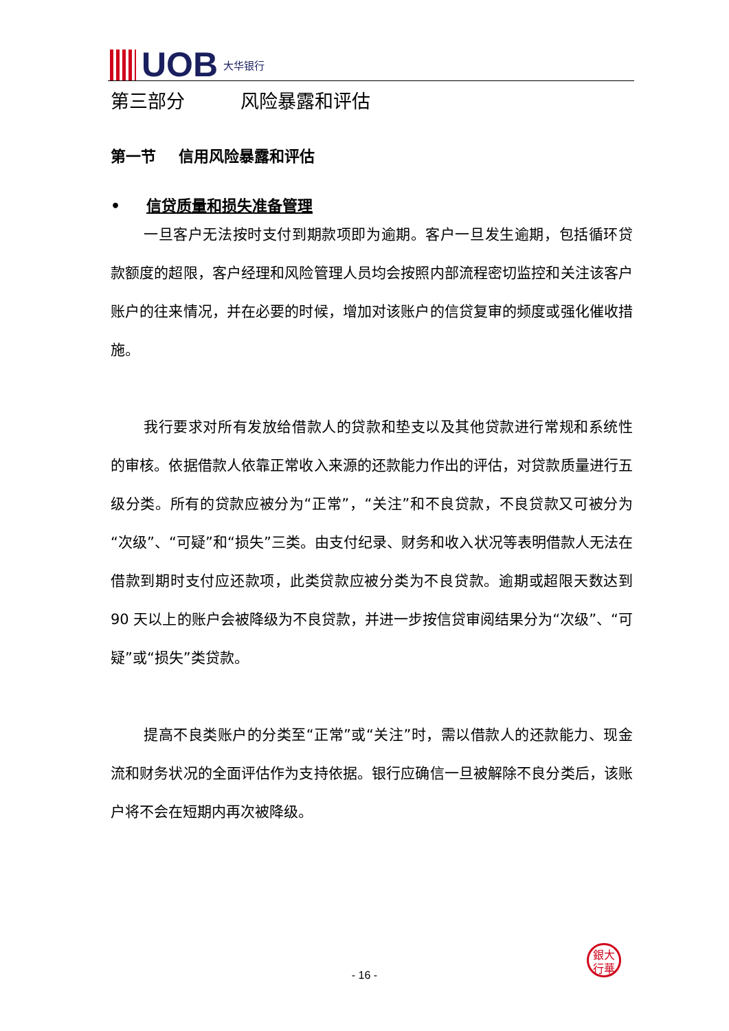UOB 大华银行
第三部分   风险暴露和评估
第一节  信用风险暴露和评估
• 信贷质量和损失准备管理
一旦客户无法按时支付到期款项即为逾期。客户一旦发生逾期，包括循环贷款额度的超限，客户经理和风险管理人员均会按照内部流程密切监控和关注该客户账户的往来情况，并在必要的时候，增加对该账户的信贷复审的频度或强化催收措施。
我行要求对所有发放给借款人的贷款和垫支以及其他贷款进行常规和系统性的审核。依据借款人依靠正常收入来源的还款能力作出的评估，对贷款质量进行五级分类。所有的贷款应被分为“正常”，“关注”和不良贷款，不良贷款又可被分为“次级”、“可疑”和“损失”三类。由支付纪录、财务和收入状况等表明借款人无法在借款到期时支付应还款项，此类贷款应被分类为不良贷款。逾期或超限天数达到 90 天以上的账户会被降级为不良贷款，并进一步按信贷审阅结果分为“次级”、“可疑”或“损失”类贷款。
提高不良类账户的分类至“正常”或“关注”时，需以借款人的还款能力、现金流和财务状况的全面评估作为支持依据。银行应确信一旦被解除不良分类后，该账户将不会在短期内再次被降级。
銀大
行華
- 16 -